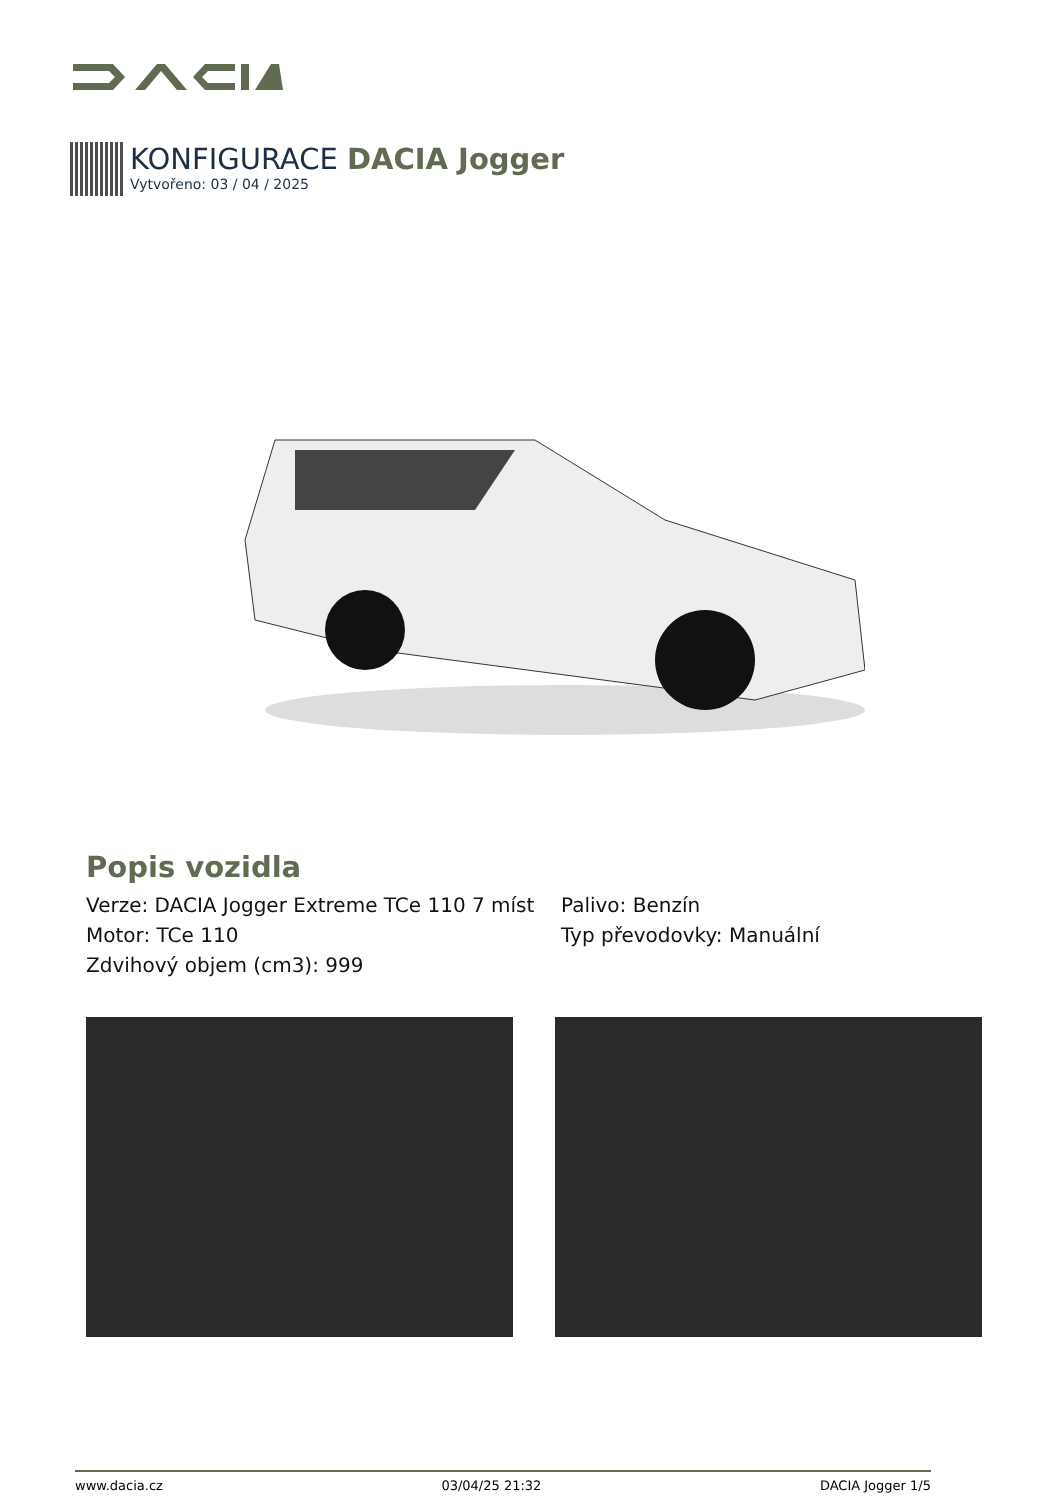KONFIGURACE DACIA Jogger
Vytvořeno: 03 / 04 / 2025
Popis vozidla
Verze: DACIA Jogger Extreme TCe 110 7 míst
Motor: TCe 110
Zdvihový objem (cm3): 999
Palivo: Benzín
Typ převodovky: Manuální
www.dacia.cz 03/04/25 21:32 DACIA Jogger 1/5